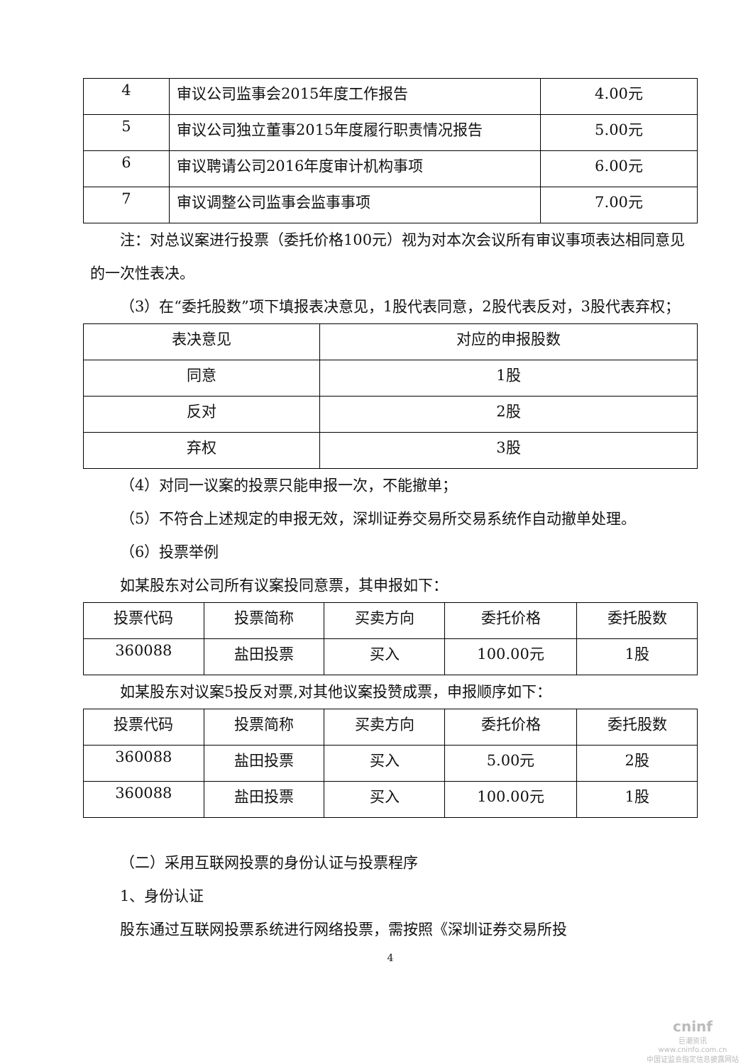| 4 | 审议公司监事会2015年度工作报告 | 4.00元 |
| 5 | 审议公司独立董事2015年度履行职责情况报告 | 5.00元 |
| 6 | 审议聘请公司2016年度审计机构事项 | 6.00元 |
| 7 | 审议调整公司监事会监事事项 | 7.00元 |
注：对总议案进行投票（委托价格100元）视为对本次会议所有审议事项表达相同意见的一次性表决。
（3）在“委托股数”项下填报表决意见，1股代表同意，2股代表反对，3股代表弃权；
| 表决意见 | 对应的申报股数 |
| --- | --- |
| 同意 | 1股 |
| 反对 | 2股 |
| 弃权 | 3股 |
（4）对同一议案的投票只能申报一次，不能撤单；
（5）不符合上述规定的申报无效，深圳证券交易所交易系统作自动撤单处理。
（6）投票举例
如某股东对公司所有议案投同意票，其申报如下：
| 投票代码 | 投票简称 | 买卖方向 | 委托价格 | 委托股数 |
| --- | --- | --- | --- | --- |
| 360088 | 盐田投票 | 买入 | 100.00元 | 1股 |
如某股东对议案5投反对票,对其他议案投赞成票，申报顺序如下：
| 投票代码 | 投票简称 | 买卖方向 | 委托价格 | 委托股数 |
| --- | --- | --- | --- | --- |
| 360088 | 盐田投票 | 买入 | 5.00元 | 2股 |
| 360088 | 盐田投票 | 买入 | 100.00元 | 1股 |
（二）采用互联网投票的身份认证与投票程序
1、身份认证
股东通过互联网投票系统进行网络投票，需按照《深圳证券交易所投
4
cninf
巨潮资讯
www.cninfo.com.cn
中国证监会指定信息披露网站